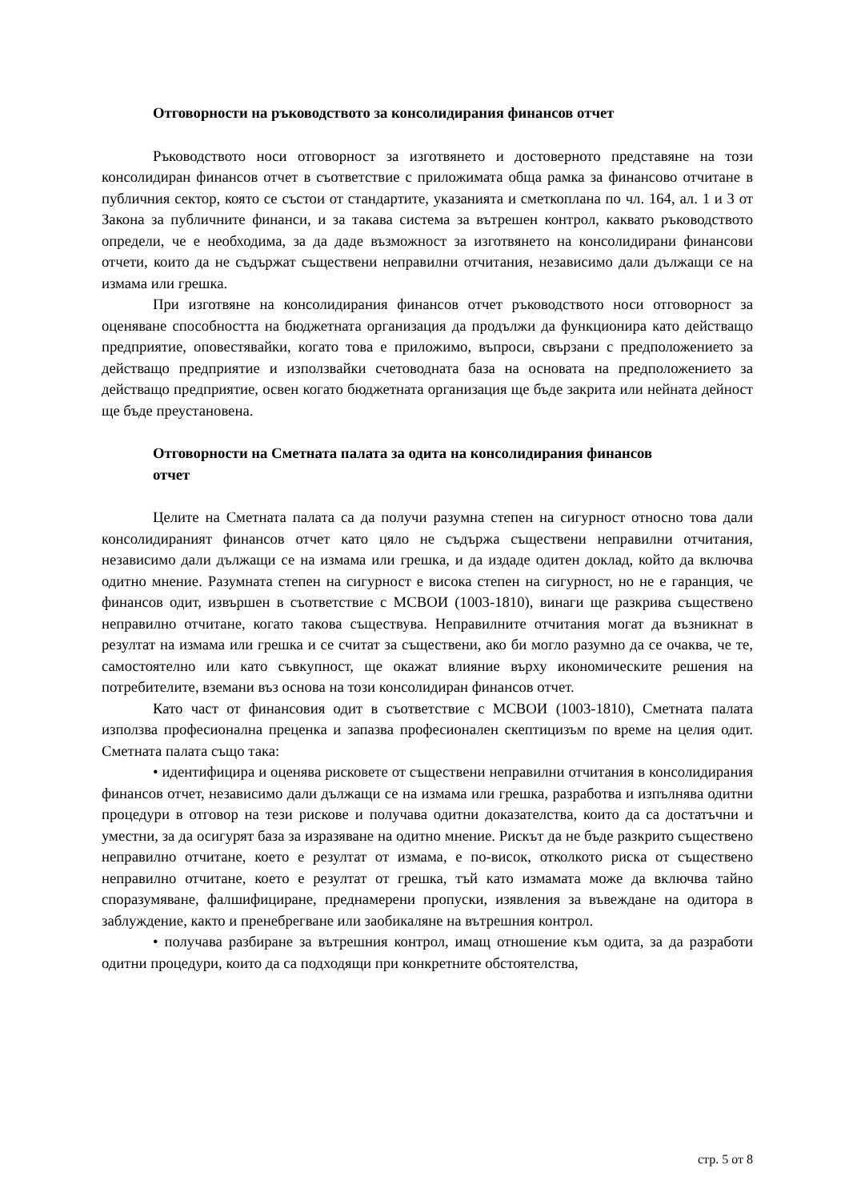Отговорности на ръководството за консолидирания финансов отчет
Ръководството носи отговорност за изготвянето и достоверното представяне на този консолидиран финансов отчет в съответствие с приложимата обща рамка за финансово отчитане в публичния сектор, която се състои от стандартите, указанията и сметкоплана по чл. 164, ал. 1 и 3 от Закона за публичните финанси, и за такава система за вътрешен контрол, каквато ръководството определи, че е необходима, за да даде възможност за изготвянето на консолидирани финансови отчети, които да не съдържат съществени неправилни отчитания, независимо дали дължащи се на измама или грешка.
При изготвяне на консолидирания финансов отчет ръководството носи отговорност за оценяване способността на бюджетната организация да продължи да функционира като действащо предприятие, оповестявайки, когато това е приложимо, въпроси, свързани с предположението за действащо предприятие и използвайки счетоводната база на основата на предположението за действащо предприятие, освен когато бюджетната организация ще бъде закрита или нейната дейност ще бъде преустановена.
Отговорности на Сметната палата за одита на консолидирания финансов
отчет
Целите на Сметната палата са да получи разумна степен на сигурност относно това дали консолидираният финансов отчет като цяло не съдържа съществени неправилни отчитания, независимо дали дължащи се на измама или грешка, и да издаде одитен доклад, който да включва одитно мнение. Разумната степен на сигурност е висока степен на сигурност, но не е гаранция, че финансов одит, извършен в съответствие с МСВОИ (1003-1810), винаги ще разкрива съществено неправилно отчитане, когато такова съществува. Неправилните отчитания могат да възникнат в резултат на измама или грешка и се считат за съществени, ако би могло разумно да се очаква, че те, самостоятелно или като съвкупност, ще окажат влияние върху икономическите решения на потребителите, вземани въз основа на този консолидиран финансов отчет.
Като част от финансовия одит в съответствие с МСВОИ (1003-1810), Сметната палата използва професионална преценка и запазва професионален скептицизъм по време на целия одит. Сметната палата също така:
• идентифицира и оценява рисковете от съществени неправилни отчитания в консолидирания финансов отчет, независимо дали дължащи се на измама или грешка, разработва и изпълнява одитни процедури в отговор на тези рискове и получава одитни доказателства, които да са достатъчни и уместни, за да осигурят база за изразяване на одитно мнение. Рискът да не бъде разкрито съществено неправилно отчитане, което е резултат от измама, е по-висок, отколкото риска от съществено неправилно отчитане, което е резултат от грешка, тъй като измамата може да включва тайно споразумяване, фалшифициране, преднамерени пропуски, изявления за въвеждане на одитора в заблуждение, както и пренебрегване или заобикаляне на вътрешния контрол.
• получава разбиране за вътрешния контрол, имащ отношение към одита, за да разработи одитни процедури, които да са подходящи при конкретните обстоятелства,
стр. 5 от 8